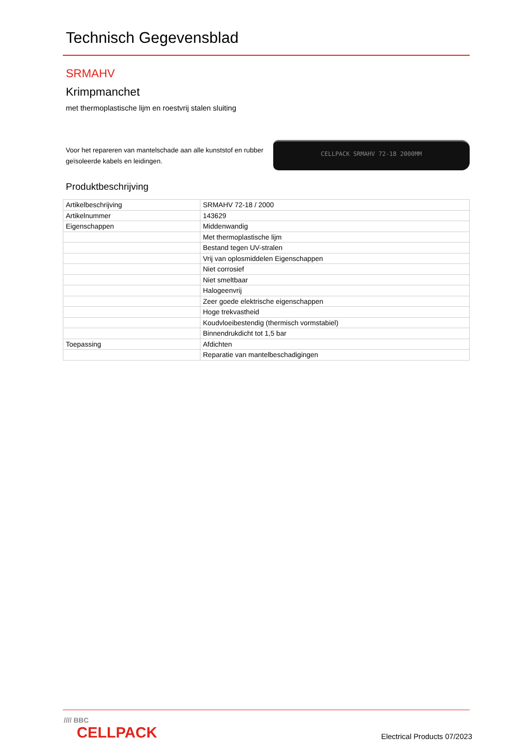Technisch Gegevensblad
SRMAHV
Krimpmanchet
met thermoplastische lijm en roestvrij stalen sluiting
Voor het repareren van mantelschade aan alle kunststof en rubber geïsoleerde kabels en leidingen.
CELLPACK SRMAHV 72-18 2000MM
Produktbeschrijving
| Artikelbeschrijving | SRMAHV 72-18 / 2000 |
| Artikelnummer | 143629 |
| Eigenschappen | Middenwandig |
| | Met thermoplastische lijm |
| | Bestand tegen UV-stralen |
| | Vrij van oplosmiddelen Eigenschappen |
| | Niet corrosief |
| | Niet smeltbaar |
| | Halogeenvrij |
| | Zeer goede elektrische eigenschappen |
| | Hoge trekvastheid |
| | Koudvloeibestendig (thermisch vormstabiel) |
| | Binnendrukdicht tot 1,5 bar |
| Toepassing | Afdichten |
| | Reparatie van mantelbeschadigingen |
//// BBC
CELLPACK
Electrical Products 07/2023